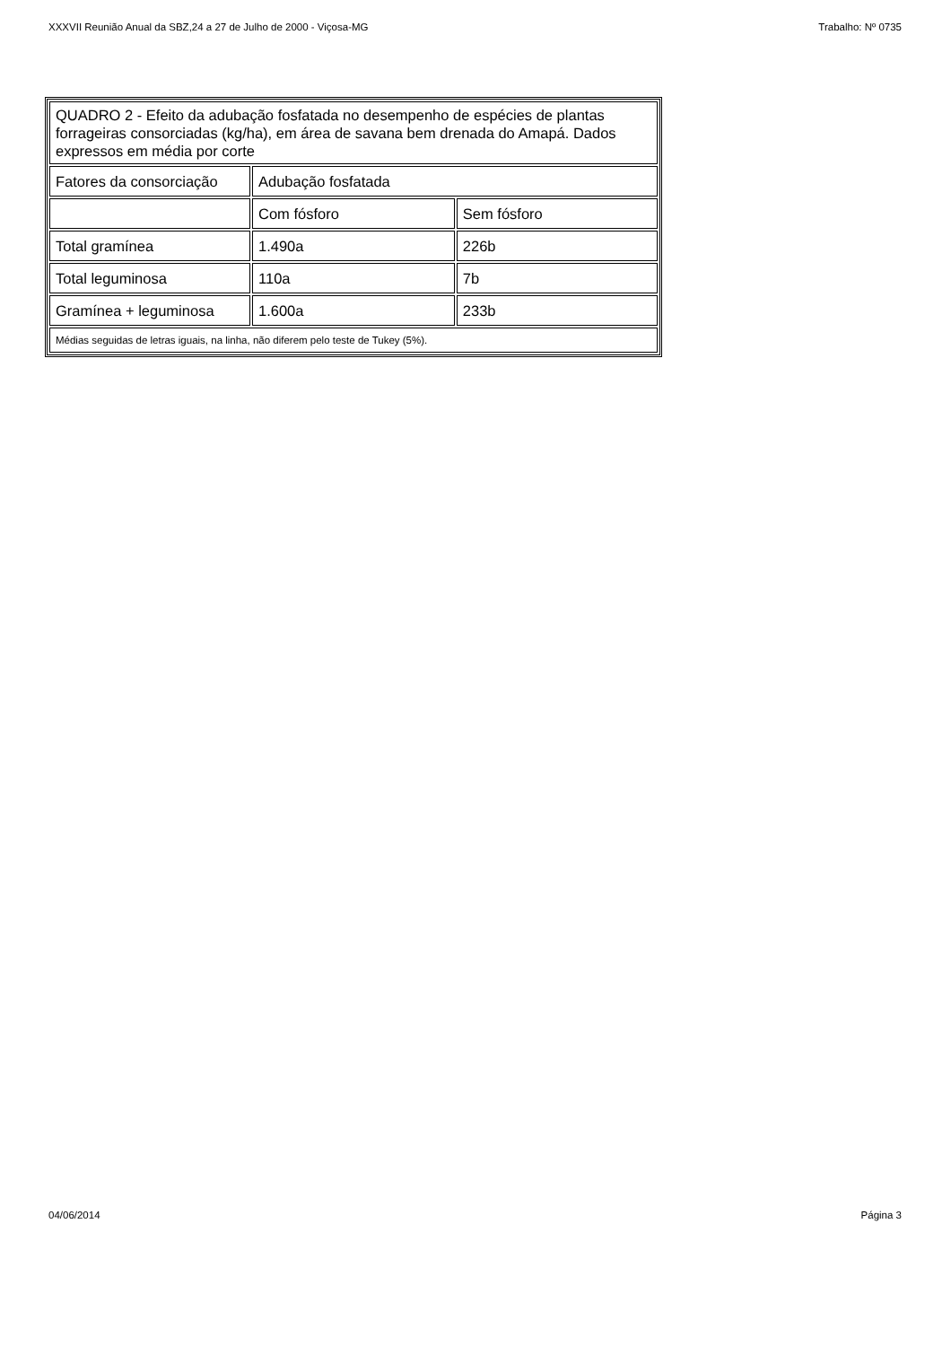XXXVII Reunião Anual da SBZ,24 a 27 de Julho de 2000 - Viçosa-MG Trabalho: Nº 0735
| QUADRO 2 - Efeito da adubação fosfatada no desempenho de espécies de plantas forrageiras consorciadas (kg/ha), em área de savana bem drenada do Amapá. Dados expressos em média por corte | | |
| Fatores da consorciação | Adubação fosfatada | |
| | Com fósforo | Sem fósforo |
| Total gramínea | 1.490a | 226b |
| Total leguminosa | 110a | 7b |
| Gramínea + leguminosa | 1.600a | 233b |
| Médias seguidas de letras iguais, na linha, não diferem pelo teste de Tukey (5%). | | |
04/06/2014 Página 3